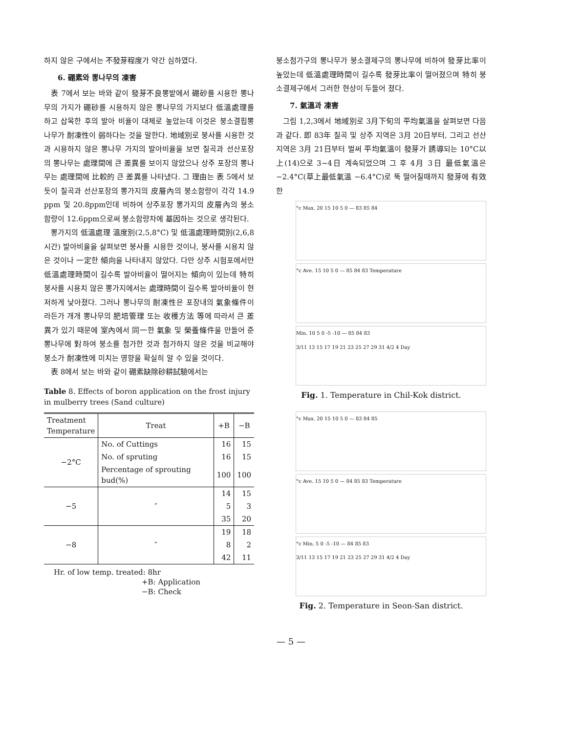하지 않은 구에서는 不發芽程度가 약간 심하였다.
6. 硼素와 뽕나무의 凍害
表 7에서 보는 바와 같이 發芽不良뽕밭에서 硼砂를 시용한 뽕나무의 가지가 硼砂를 시용하지 않은 뽕나무의 가지보다 低溫處理를 하고 삽목한 후의 발아 비율이 대체로 높았는데 이것은 붕소결핍뽕나무가 耐凍性이 弱하다는 것을 말한다. 地域別로 붕사를 시용한 것과 시용하지 않은 뽕나무 가지의 발아비율을 보면 칠곡과 선산포장의 뽕나무는 處理間에 큰 差異를 보이지 않았으나 상주 포장의 뽕나무는 處理間에 比較的 큰 差異를 나타냈다. 그 理由는 表 5에서 보듯이 칠곡과 선산포장의 뽕가지의 皮層內의 붕소함량이 각각 14.9 ppm 및 20.8ppm인데 비하여 상주포장 뽕가지의 皮層內의 붕소함량이 12.6ppm으로써 붕소함량차에 基因하는 것으로 생각된다.
뽕가지의 低溫處理 溫度別(2,5,8°C) 및 低溫處理時間別(2,6,8시간) 발아비율을 살펴보면 붕사를 시용한 것이나, 붕사를 시용치 않은 것이나 一定한 傾向을 나타내지 않았다. 다만 상주 시험포에서만 低溫處理時間이 길수록 발아비율이 떨어지는 傾向이 있는데 特히 붕사를 시용치 않은 뽕가지에서는 處理時間이 길수록 발아비율이 현저하게 낮아졌다. 그러나 뽕나무의 耐凍性은 포장내의 氣象條件이라든가 개개 뽕나무의 肥培管理 또는 收穫方法 等에 따라서 큰 差異가 있기 때문에 室內에서 同一한 氣象 및 榮養條件을 만들어 준 뽕나무에 對하여 붕소를 첨가한 것과 첨가하지 않은 것을 비교해야 붕소가 耐凍性에 미치는 영향을 확실히 알 수 있을 것이다.
表 8에서 보는 바와 같이 硼素缺除砂耕試驗에서는
Table 8. Effects of boron application on the frost injury in mulberry trees (Sand culture)
| Treatment Temperature | Treat | +B | −B |
| --- | --- | --- | --- |
| −2°C | No. of Cuttings | 16 | 15 |
| | No. of spruting | 16 | 15 |
| | Percentage of sprouting bud(%) | 100 | 100 |
| −5 | ″ | 14 | 15 |
| | | 5 | 3 |
| | | 35 | 20 |
| −8 | ″ | 19 | 18 |
| | | 8 | 2 |
| | | 42 | 11 |
Hr. of low temp. treated: 8hr
+B: Application
−B: Check
붕소첨가구의 뽕나무가 붕소결제구의 뽕나무에 비하여 發芽比率이 높았는데 低溫處理時間이 길수록 發芽比率이 떨어졌으며 特히 붕소결제구에서 그러한 현상이 두들어 졌다.
7. 氣溫과 凍害
그림 1,2,3에서 地域別로 3月下旬의 平均氣溫을 살펴보면 다음과 같다. 即 83年 칠곡 및 상주 지역은 3月 20日부터, 그리고 선산 지역은 3月 21日부터 벌써 平均氣溫이 發芽가 誘導되는 10°C以上(14)으로 3~4日 계속되었으며 그 후 4月 3日 最低氣溫은 −2.4°C(草上最低氣溫 −6.4°C)로 뚝 떨어질때까지 發芽에 有效한
°c Max. 20 15 10 5 0 — 83 85 84
°c Ave. 15 10 5 0 — 85 84 83 Temperature
Min. 10 5 0 -5 -10 — 85 84 83
3/11 13 15 17 19 21 23 25 27 29 31 4/2 4 Day
Fig. 1. Temperature in Chil-Kok district.
°c Max. 20 15 10 5 0 — 83 84 85
°c Ave. 15 10 5 0 — 84 85 83 Temperature
°c Min. 5 0 -5 -10 — 84 85 83
3/11 13 15 17 19 21 23 25 27 29 31 4/2 4 Day
Fig. 2. Temperature in Seon-San district.
— 5 —